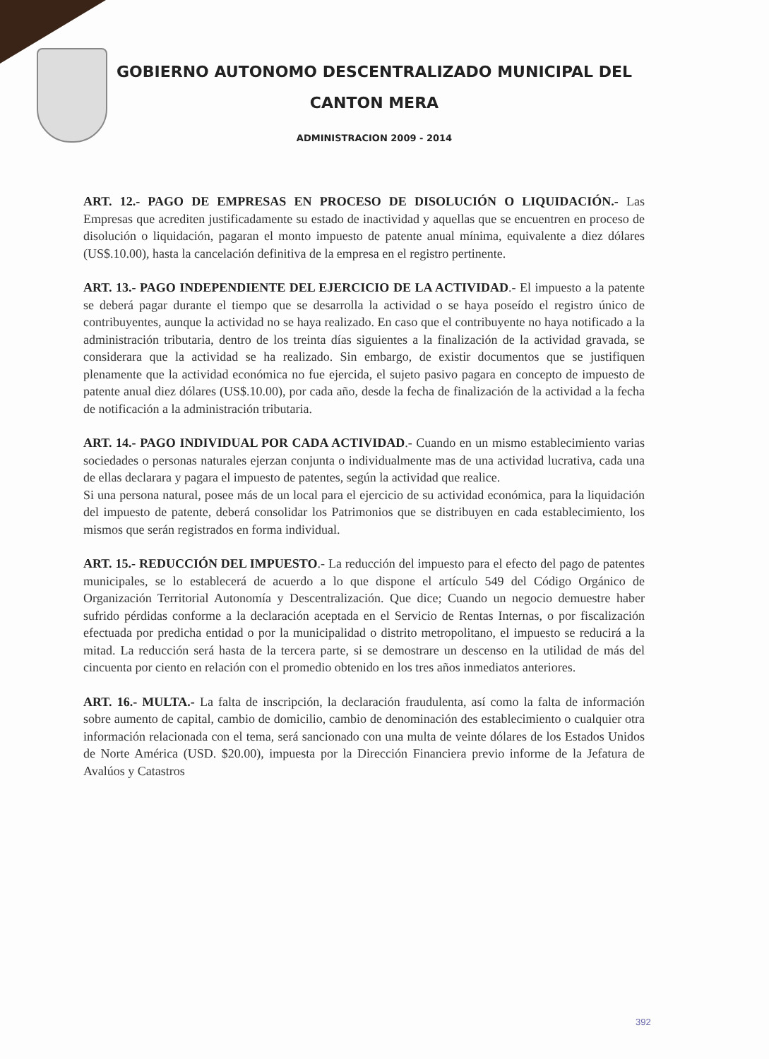GOBIERNO AUTONOMO DESCENTRALIZADO MUNICIPAL DEL
CANTON MERA
ADMINISTRACION 2009 - 2014
ART. 12.- PAGO DE EMPRESAS EN PROCESO DE DISOLUCIÓN O LIQUIDACIÓN.- Las Empresas que acrediten justificadamente su estado de inactividad y aquellas que se encuentren en proceso de disolución o liquidación, pagaran el monto impuesto de patente anual mínima, equivalente a diez dólares (US$.10.00), hasta la cancelación definitiva de la empresa en el registro pertinente.
ART. 13.- PAGO INDEPENDIENTE DEL EJERCICIO DE LA ACTIVIDAD.- El impuesto a la patente se deberá pagar durante el tiempo que se desarrolla la actividad o se haya poseído el registro único de contribuyentes, aunque la actividad no se haya realizado. En caso que el contribuyente no haya notificado a la administración tributaria, dentro de los treinta días siguientes a la finalización de la actividad gravada, se considerara que la actividad se ha realizado. Sin embargo, de existir documentos que se justifiquen plenamente que la actividad económica no fue ejercida, el sujeto pasivo pagara en concepto de impuesto de patente anual diez dólares (US$.10.00), por cada año, desde la fecha de finalización de la actividad a la fecha de notificación a la administración tributaria.
ART. 14.- PAGO INDIVIDUAL POR CADA ACTIVIDAD.- Cuando en un mismo establecimiento varias sociedades o personas naturales ejerzan conjunta o individualmente mas de una actividad lucrativa, cada una de ellas declarara y pagara el impuesto de patentes, según la actividad que realice.
Si una persona natural, posee más de un local para el ejercicio de su actividad económica, para la liquidación del impuesto de patente, deberá consolidar los Patrimonios que se distribuyen en cada establecimiento, los mismos que serán registrados en forma individual.
ART. 15.- REDUCCIÓN DEL IMPUESTO.- La reducción del impuesto para el efecto del pago de patentes municipales, se lo establecerá de acuerdo a lo que dispone el artículo 549 del Código Orgánico de Organización Territorial Autonomía y Descentralización. Que dice; Cuando un negocio demuestre haber sufrido pérdidas conforme a la declaración aceptada en el Servicio de Rentas Internas, o por fiscalización efectuada por predicha entidad o por la municipalidad o distrito metropolitano, el impuesto se reducirá a la mitad. La reducción será hasta de la tercera parte, si se demostrare un descenso en la utilidad de más del cincuenta por ciento en relación con el promedio obtenido en los tres años inmediatos anteriores.
ART. 16.- MULTA.- La falta de inscripción, la declaración fraudulenta, así como la falta de información sobre aumento de capital, cambio de domicilio, cambio de denominación des establecimiento o cualquier otra información relacionada con el tema, será sancionado con una multa de veinte dólares de los Estados Unidos de Norte América (USD. $20.00), impuesta por la Dirección Financiera previo informe de la Jefatura de Avalúos y Catastros
392